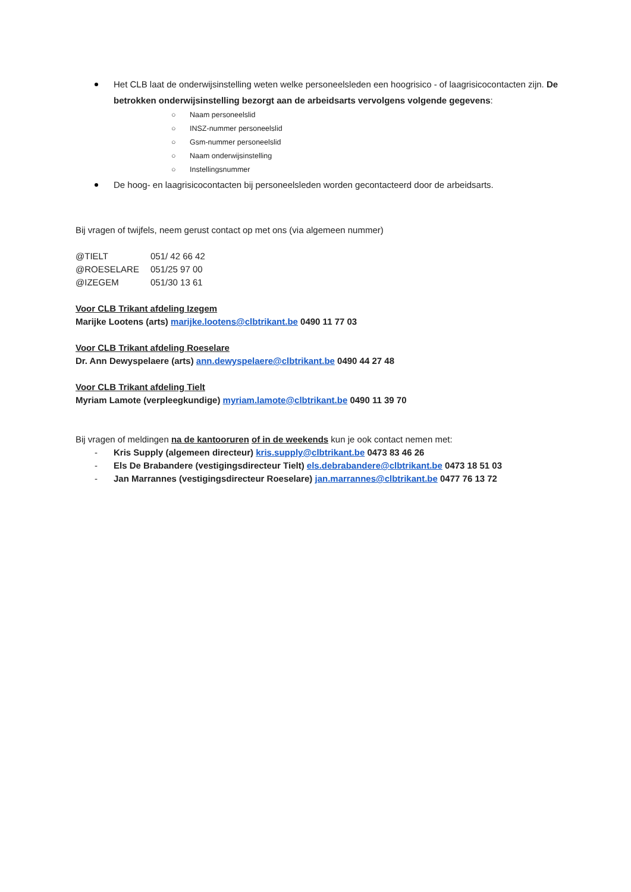Het CLB laat de onderwijsinstelling weten welke personeelsleden een hoogrisico - of laagrisicocontacten zijn. De betrokken onderwijsinstelling bezorgt aan de arbeidsarts vervolgens volgende gegevens:
○ Naam personeelslid
○ INSZ-nummer personeelslid
○ Gsm-nummer personeelslid
○ Naam onderwijsinstelling
○ Instellingsnummer
De hoog- en laagrisicocontacten bij personeelsleden worden gecontacteerd door de arbeidsarts.
Bij vragen of twijfels, neem gerust contact op met ons (via algemeen nummer)
| @TIELT | 051/ 42 66 42 |
| @ROESELARE | 051/25 97 00 |
| @IZEGEM | 051/30 13 61 |
Voor CLB Trikant afdeling Izegem
Marijke Lootens (arts) marijke.lootens@clbtrikant.be 0490 11 77 03
Voor CLB Trikant afdeling Roeselare
Dr. Ann Dewyspelaere (arts) ann.dewyspelaere@clbtrikant.be 0490 44 27 48
Voor CLB Trikant afdeling Tielt
Myriam Lamote (verpleegkundige) myriam.lamote@clbtrikant.be 0490 11 39 70
Bij vragen of meldingen na de kantooruren of in de weekends kun je ook contact nemen met:
- Kris Supply (algemeen directeur) kris.supply@clbtrikant.be 0473 83 46 26
- Els De Brabandere (vestigingsdirecteur Tielt) els.debrabandere@clbtrikant.be 0473 18 51 03
- Jan Marrannes (vestigingsdirecteur Roeselare) jan.marrannes@clbtrikant.be 0477 76 13 72